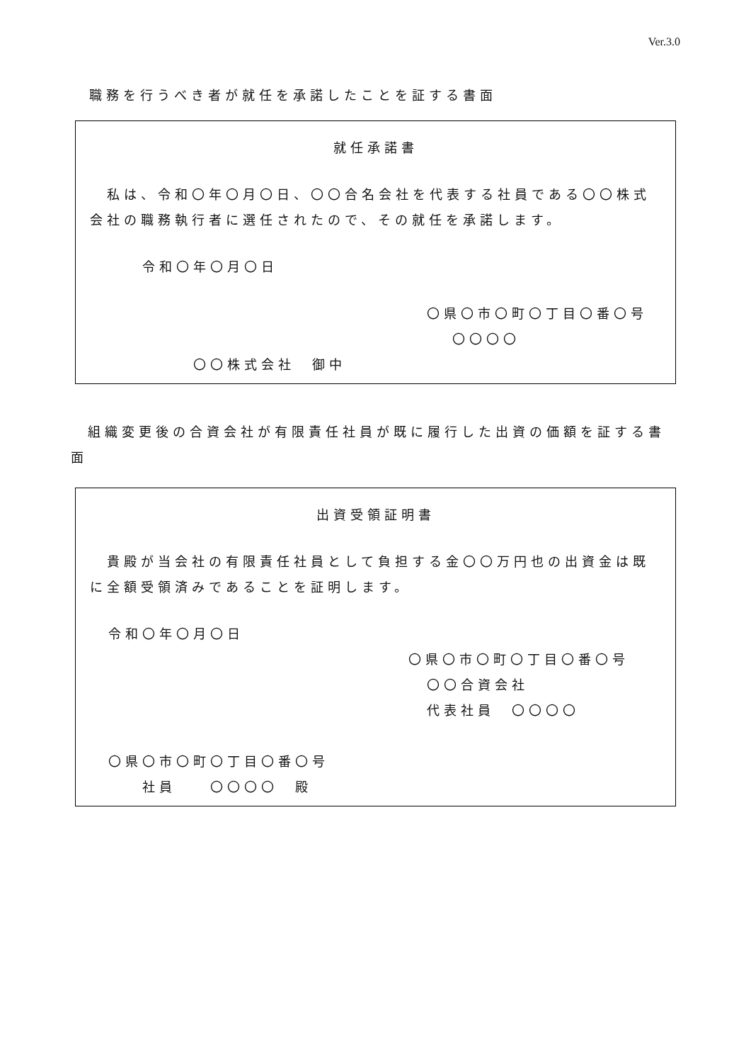Ver.3.0
職務を行うべき者が就任を承諾したことを証する書面
就任承諾書
　私は、令和〇年〇月〇日、〇〇合名会社を代表する社員である〇〇株式会社の職務執行者に選任されたので、その就任を承諾します。
令和〇年〇月〇日
〇県〇市〇町〇丁目〇番〇号
〇〇〇〇
〇〇株式会社　御中
　組織変更後の合資会社が有限責任社員が既に履行した出資の価額を証する書面
出資受領証明書
　貴殿が当会社の有限責任社員として負担する金〇〇万円也の出資金は既に全額受領済みであることを証明します。
令和〇年〇月〇日
〇県〇市〇町〇丁目〇番〇号
〇〇合資会社
代表社員　〇〇〇〇
〇県〇市〇町〇丁目〇番〇号
社員　　〇〇〇〇　殿